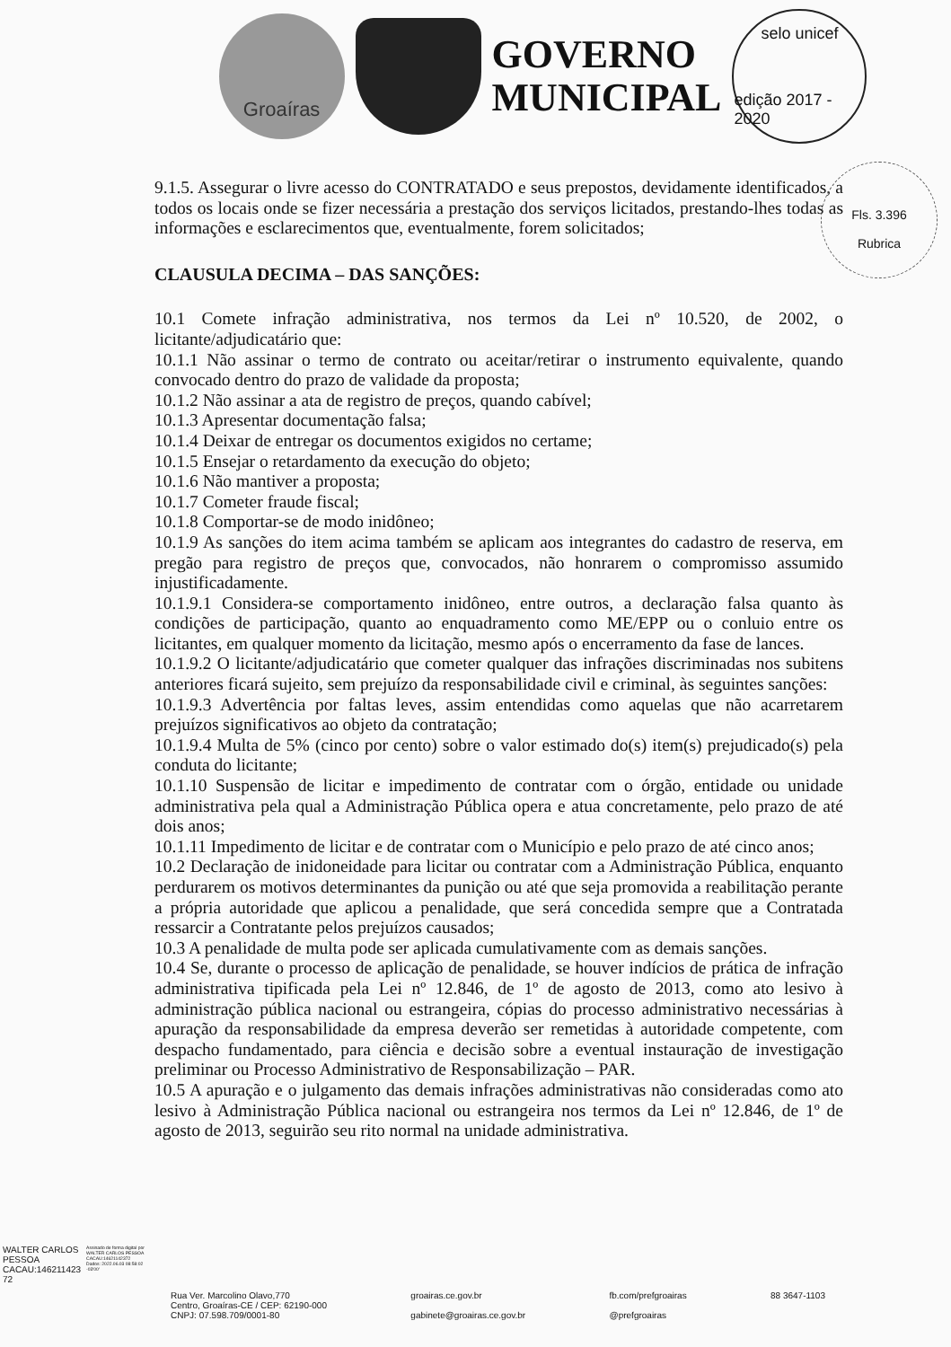Groaíras
GOVERNO
MUNICIPAL
selo unicef
edição 2017 - 2020
Fls. 3.396
Rubrica
9.1.5. Assegurar o livre acesso do CONTRATADO e seus prepostos, devidamente identificados, a todos os locais onde se fizer necessária a prestação dos serviços licitados, prestando-lhes todas as informações e esclarecimentos que, eventualmente, forem solicitados;
CLAUSULA DECIMA – DAS SANÇÕES:
10.1 Comete infração administrativa, nos termos da Lei nº 10.520, de 2002, o licitante/adjudicatário que:
10.1.1 Não assinar o termo de contrato ou aceitar/retirar o instrumento equivalente, quando convocado dentro do prazo de validade da proposta;
10.1.2 Não assinar a ata de registro de preços, quando cabível;
10.1.3 Apresentar documentação falsa;
10.1.4 Deixar de entregar os documentos exigidos no certame;
10.1.5 Ensejar o retardamento da execução do objeto;
10.1.6 Não mantiver a proposta;
10.1.7 Cometer fraude fiscal;
10.1.8 Comportar-se de modo inidôneo;
10.1.9 As sanções do item acima também se aplicam aos integrantes do cadastro de reserva, em pregão para registro de preços que, convocados, não honrarem o compromisso assumido injustificadamente.
10.1.9.1 Considera-se comportamento inidôneo, entre outros, a declaração falsa quanto às condições de participação, quanto ao enquadramento como ME/EPP ou o conluio entre os licitantes, em qualquer momento da licitação, mesmo após o encerramento da fase de lances.
10.1.9.2 O licitante/adjudicatário que cometer qualquer das infrações discriminadas nos subitens anteriores ficará sujeito, sem prejuízo da responsabilidade civil e criminal, às seguintes sanções:
10.1.9.3 Advertência por faltas leves, assim entendidas como aquelas que não acarretarem prejuízos significativos ao objeto da contratação;
10.1.9.4 Multa de 5% (cinco por cento) sobre o valor estimado do(s) item(s) prejudicado(s) pela conduta do licitante;
10.1.10 Suspensão de licitar e impedimento de contratar com o órgão, entidade ou unidade administrativa pela qual a Administração Pública opera e atua concretamente, pelo prazo de até dois anos;
10.1.11 Impedimento de licitar e de contratar com o Município e pelo prazo de até cinco anos;
10.2 Declaração de inidoneidade para licitar ou contratar com a Administração Pública, enquanto perdurarem os motivos determinantes da punição ou até que seja promovida a reabilitação perante a própria autoridade que aplicou a penalidade, que será concedida sempre que a Contratada ressarcir a Contratante pelos prejuízos causados;
10.3 A penalidade de multa pode ser aplicada cumulativamente com as demais sanções.
10.4 Se, durante o processo de aplicação de penalidade, se houver indícios de prática de infração administrativa tipificada pela Lei nº 12.846, de 1º de agosto de 2013, como ato lesivo à administração pública nacional ou estrangeira, cópias do processo administrativo necessárias à apuração da responsabilidade da empresa deverão ser remetidas à autoridade competente, com despacho fundamentado, para ciência e decisão sobre a eventual instauração de investigação preliminar ou Processo Administrativo de Responsabilização – PAR.
10.5 A apuração e o julgamento das demais infrações administrativas não consideradas como ato lesivo à Administração Pública nacional ou estrangeira nos termos da Lei nº 12.846, de 1º de agosto de 2013, seguirão seu rito normal na unidade administrativa.
WALTER CARLOS
PESSOA
CACAU:146211423
72
Assinado de forma digital por
WALTER CARLOS PESSOA
CACAU:14621142372
Dados: 2022.06.03 08:58:02
-03'00'
Rua Ver. Marcolino Olavo,770
Centro, Groaíras-CE / CEP: 62190-000
CNPJ: 07.598.709/0001-80
groairas.ce.gov.br
gabinete@groairas.ce.gov.br
fb.com/prefgroairas
@prefgroairas
88 3647-1103